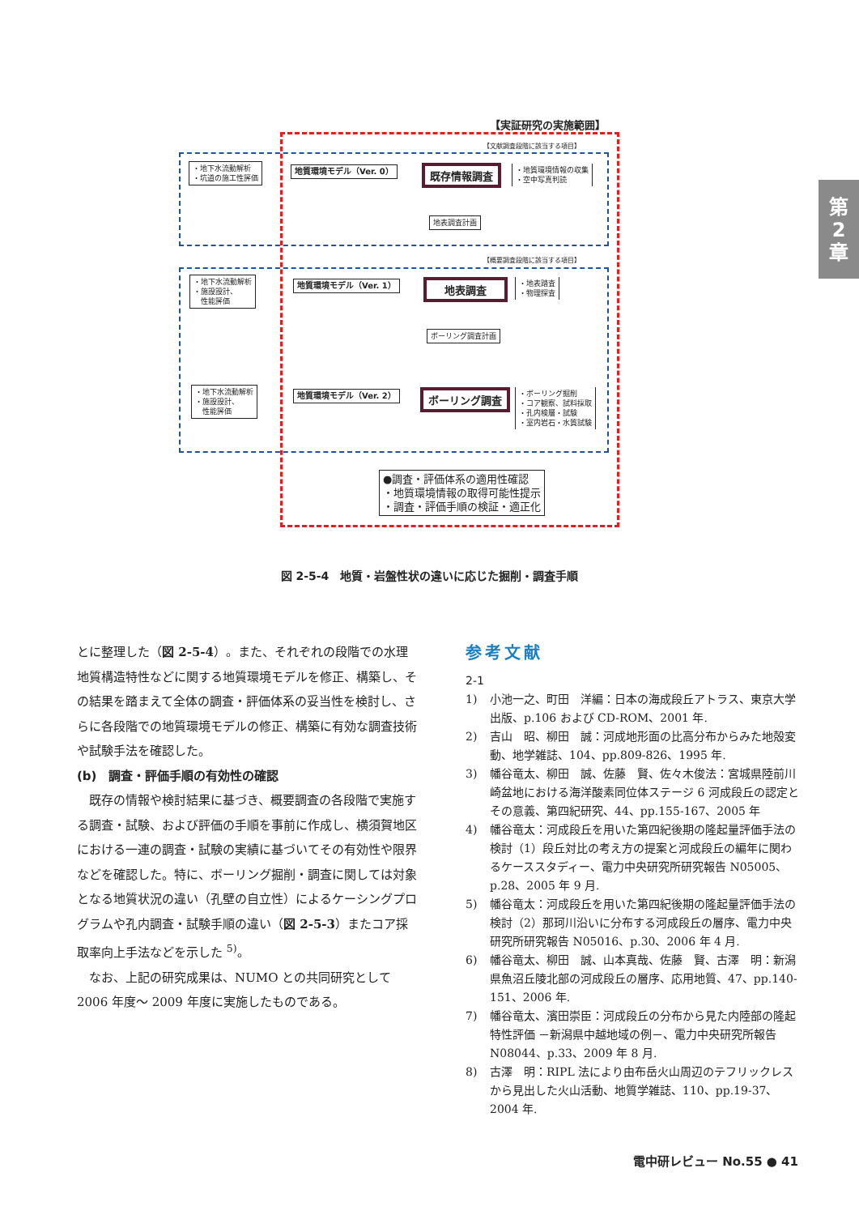第
2
章
【実証研究の実施範囲】
【文献調査段階に該当する項目】
【概要調査段階に該当する項目】
・地下水流動解析
・坑道の施工性評価
地質環境モデル（Ver. 0） 既存情報調査
・地質環境情報の収集
・空中写真判読
地表調査計画
・地下水流動解析
・施設設計、
　性能評価
地質環境モデル（Ver. 1） 地表調査
・地表踏査
・物理探査
ボーリング調査計画
・地下水流動解析
・施設設計、
　性能評価
地質環境モデル（Ver. 2） ボーリング調査
・ボーリング掘削
・コア観察、試料採取
・孔内検層・試験
・室内岩石・水質試験
●調査・評価体系の適用性確認
・地質環境情報の取得可能性提示
・調査・評価手順の検証・適正化
図 2-5-4　地質・岩盤性状の違いに応じた掘削・調査手順
とに整理した（図 2-5-4）。また、それぞれの段階での水理地質構造特性などに関する地質環境モデルを修正、構築し、その結果を踏まえて全体の調査・評価体系の妥当性を検討し、さらに各段階での地質環境モデルの修正、構築に有効な調査技術や試験手法を確認した。
(b)　調査・評価手順の有効性の確認
　既存の情報や検討結果に基づき、概要調査の各段階で実施する調査・試験、および評価の手順を事前に作成し、横須賀地区における一連の調査・試験の実績に基づいてその有効性や限界などを確認した。特に、ボーリング掘削・調査に関しては対象となる地質状況の違い（孔壁の自立性）によるケーシングプログラムや孔内調査・試験手順の違い（図 2-5-3）またコア採取率向上手法などを示した <sup>5)</sup>。
　なお、上記の研究成果は、NUMO との共同研究として 2006 年度～ 2009 年度に実施したものである。
参考文献
2-1
1) 小池一之、町田　洋編：日本の海成段丘アトラス、東京大学出版、p.106 および CD-ROM、2001 年.
2) 吉山　昭、柳田　誠：河成地形面の比高分布からみた地殻変動、地学雑誌、104、pp.809-826、1995 年.
3) 幡谷竜太、柳田　誠、佐藤　賢、佐々木俊法：宮城県陸前川崎盆地における海洋酸素同位体ステージ 6 河成段丘の認定とその意義、第四紀研究、44、pp.155-167、2005 年
4) 幡谷竜太：河成段丘を用いた第四紀後期の隆起量評価手法の検討（1）段丘対比の考え方の提案と河成段丘の編年に関わるケーススタディー、電力中央研究所研究報告 N05005、p.28、2005 年 9 月.
5) 幡谷竜太：河成段丘を用いた第四紀後期の隆起量評価手法の検討（2）那珂川沿いに分布する河成段丘の層序、電力中央研究所研究報告 N05016、p.30、2006 年 4 月.
6) 幡谷竜太、柳田　誠、山本真哉、佐藤　賢、古澤　明：新潟県魚沼丘陵北部の河成段丘の層序、応用地質、47、pp.140-151、2006 年.
7) 幡谷竜太、濱田崇臣：河成段丘の分布から見た内陸部の隆起特性評価 －新潟県中越地域の例－、電力中央研究所報告 N08044、p.33、2009 年 8 月.
8) 古澤　明：RIPL 法により由布岳火山周辺のテフリックレスから見出した火山活動、地質学雑誌、110、pp.19-37、2004 年.
電中研レビュー No.55 ● 41